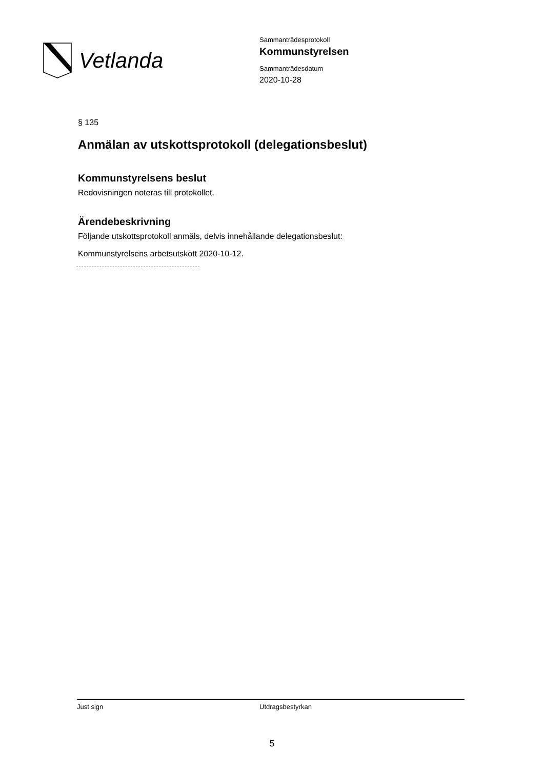Vetlanda
Sammanträdesprotokoll
Kommunstyrelsen
Sammanträdesdatum
2020-10-28
§ 135
Anmälan av utskottsprotokoll (delegationsbeslut)
Kommunstyrelsens beslut
Redovisningen noteras till protokollet.
Ärendebeskrivning
Följande utskottsprotokoll anmäls, delvis innehållande delegationsbeslut:
Kommunstyrelsens arbetsutskott 2020-10-12.
Just sign Utdragsbestyrkan
5